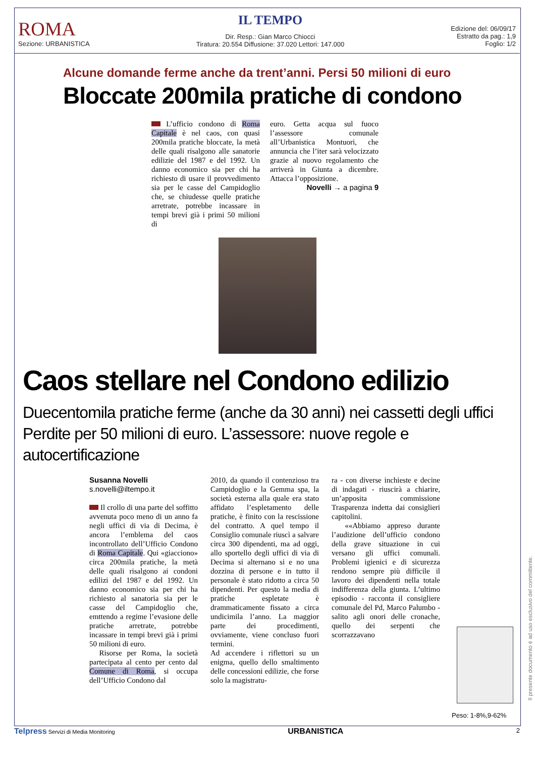ROMA
Sezione: URBANISTICA
IL TEMPO
Dir. Resp.: Gian Marco Chiocci
Tiratura: 20.554 Diffusione: 37.020 Lettori: 147.000
Edizione del: 06/09/17
Estratto da pag.: 1,9
Foglio: 1/2
Alcune domande ferme anche da trent’anni. Persi 50 milioni di euro
Bloccate 200mila pratiche di condono
L’ufficio condono di Roma Capitale è nel caos, con quasi 200mila pratiche bloccate, la metà delle quali risalgono alle sanatorie edilizie del 1987 e del 1992. Un danno economico sia per chi ha richiesto di usare il provvedimento sia per le casse del Campidoglio che, se chiudesse quelle pratiche arretrate, potrebbe incassare in tempi brevi già i primi 50 milioni di
euro. Getta acqua sul fuoco l’assessore comunale all’Urbanistica Montuori, che annuncia che l’iter sarà velocizzato grazie al nuovo regolamento che arriverà in Giunta a dicembre. Attacca l’opposizione.
Novelli → a pagina 9
Caos stellare nel Condono edilizio
Duecentomila pratiche ferme (anche da 30 anni) nei cassetti degli uffici
Perdite per 50 milioni di euro. L’assessore: nuove regole e autocertificazione
Susanna Novelli
s.novelli@iltempo.it
Il crollo di una parte del soffitto avvenuta poco meno di un anno fa negli uffici di via di Decima, è ancora l’emblema del caos incontrollato dell’Ufficio Condono di Roma Capitale. Qui «giacciono» circa 200mila pratiche, la metà delle quali risalgono ai condoni edilizi del 1987 e del 1992. Un danno economico sia per chi ha richiesto al sanatoria sia per le casse del Campidoglio che, emttendo a regime l’evasione delle pratiche arretrate, potrebbe incassare in tempi brevi già i primi 50 milioni di euro.
Risorse per Roma, la società partecipata al cento per cento dal Comune di Roma, si occupa dell’Ufficio Condono dal
2010, da quando il contenzioso tra Campidoglio e la Gemma spa, la società esterna alla quale era stato affidato l’espletamento delle pratiche, è finito con la rescissione del contratto. A quel tempo il Consiglio comunale riuscì a salvare circa 300 dipendenti, ma ad oggi, allo sportello degli uffici di via di Decima si alternano si e no una dozzina di persone e in tutto il personale è stato ridotto a circa 50 dipendenti. Per questo la media di pratiche espletate è drammaticamente fissato a circa undicimila l’anno. La maggior parte dei procedimenti, ovviamente, viene concluso fuori termini.
Ad accendere i riflettori su un enigma, quello dello smaltimento delle concessioni edilizie, che forse solo la magistratu-
ra - con diverse inchieste e decine di indagati - riuscirà a chiarire, un’apposita commissione Trasparenza indetta dai consiglieri capitolini.
««Abbiamo appreso durante l’audizione dell’ufficio condono della grave situazione in cui versano gli uffici comunali. Problemi igienici e di sicurezza rendono sempre più difficile il lavoro dei dipendenti nella totale indifferenza della giunta. L’ultimo episodio - racconta il consigliere comunale del Pd, Marco Palumbo - salito agli onori delle cronache, quello dei serpenti che scorrazzavano
Peso: 1-8%,9-62%
Il presente documento è ad uso esclusivo del committente.
Telpress Servizi di Media Monitoring URBANISTICA 2